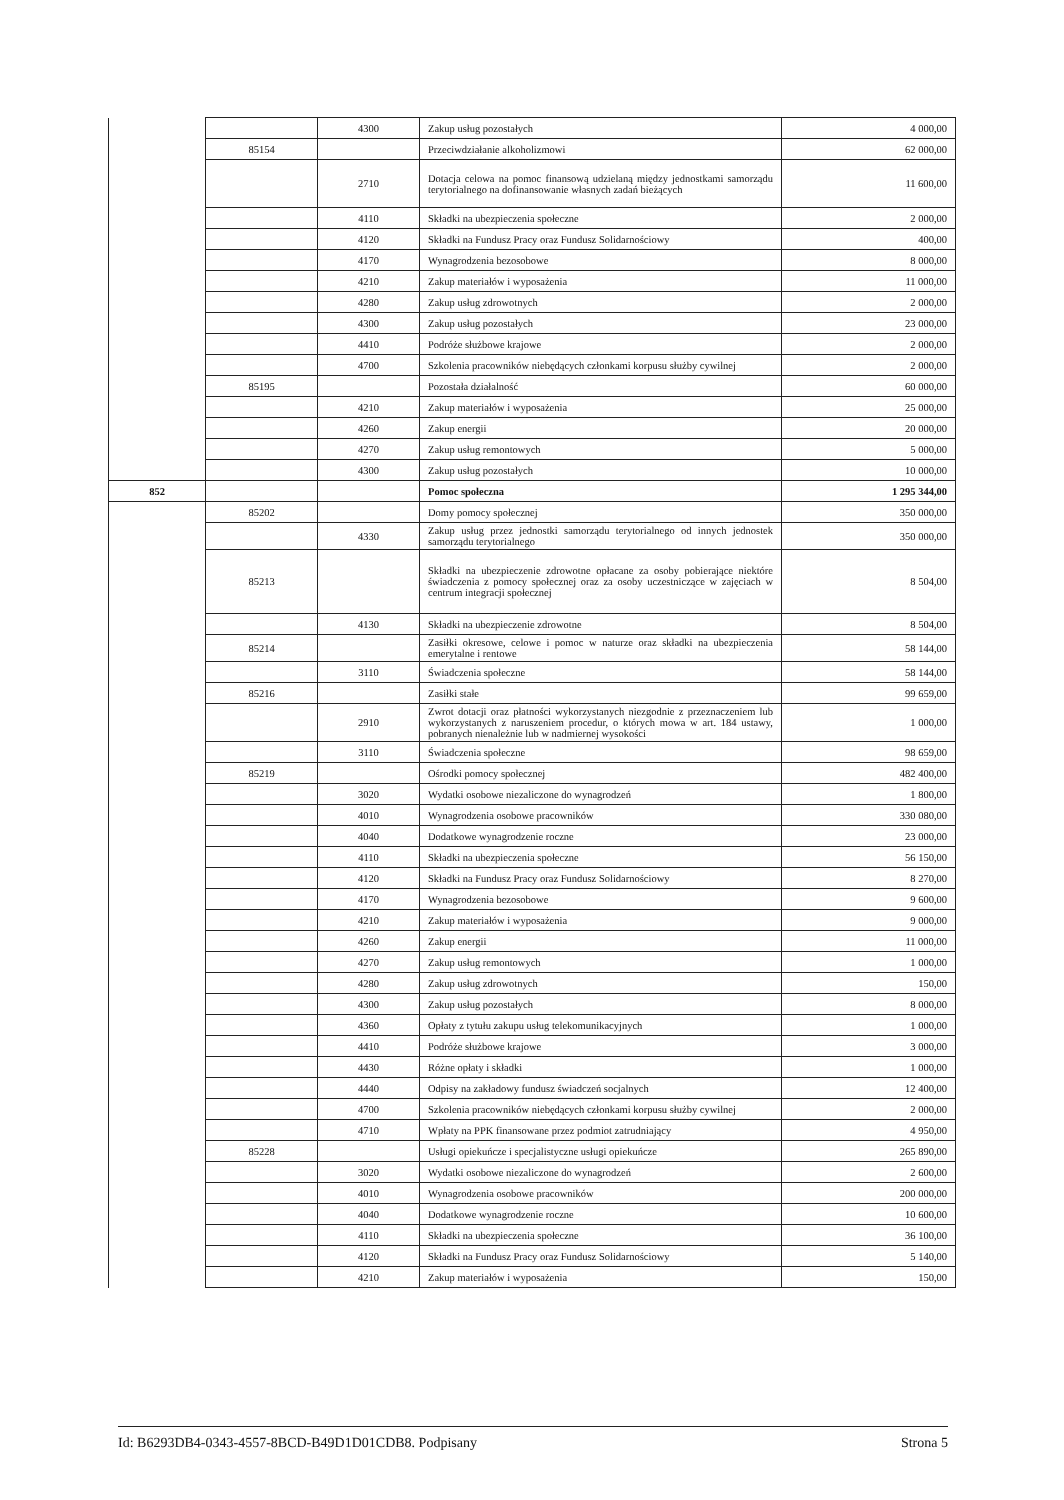| | | 4300 | Zakup usług pozostałych | 4 000,00 |
| | 85154 | | Przeciwdziałanie alkoholizmowi | 62 000,00 |
| | | 2710 | Dotacja celowa na pomoc finansową udzielaną między jednostkami samorządu terytorialnego na dofinansowanie własnych zadań bieżących | 11 600,00 |
| | | 4110 | Składki na ubezpieczenia społeczne | 2 000,00 |
| | | 4120 | Składki na Fundusz Pracy oraz Fundusz Solidarnościowy | 400,00 |
| | | 4170 | Wynagrodzenia bezosobowe | 8 000,00 |
| | | 4210 | Zakup materiałów i wyposażenia | 11 000,00 |
| | | 4280 | Zakup usług zdrowotnych | 2 000,00 |
| | | 4300 | Zakup usług pozostałych | 23 000,00 |
| | | 4410 | Podróże służbowe krajowe | 2 000,00 |
| | | 4700 | Szkolenia pracowników niebędących członkami korpusu służby cywilnej | 2 000,00 |
| | 85195 | | Pozostała działalność | 60 000,00 |
| | | 4210 | Zakup materiałów i wyposażenia | 25 000,00 |
| | | 4260 | Zakup energii | 20 000,00 |
| | | 4270 | Zakup usług remontowych | 5 000,00 |
| | | 4300 | Zakup usług pozostałych | 10 000,00 |
| 852 | | | Pomoc społeczna | 1 295 344,00 |
| | 85202 | | Domy pomocy społecznej | 350 000,00 |
| | | 4330 | Zakup usług przez jednostki samorządu terytorialnego od innych jednostek samorządu terytorialnego | 350 000,00 |
| | 85213 | | Składki na ubezpieczenie zdrowotne opłacane za osoby pobierające niektóre świadczenia z pomocy społecznej oraz za osoby uczestniczące w zajęciach w centrum integracji społecznej | 8 504,00 |
| | | 4130 | Składki na ubezpieczenie zdrowotne | 8 504,00 |
| | 85214 | | Zasiłki okresowe, celowe i pomoc w naturze oraz składki na ubezpieczenia emerytalne i rentowe | 58 144,00 |
| | | 3110 | Świadczenia społeczne | 58 144,00 |
| | 85216 | | Zasiłki stałe | 99 659,00 |
| | | 2910 | Zwrot dotacji oraz płatności wykorzystanych niezgodnie z przeznaczeniem lub wykorzystanych z naruszeniem procedur, o których mowa w art. 184 ustawy, pobranych nienależnie lub w nadmiernej wysokości | 1 000,00 |
| | | 3110 | Świadczenia społeczne | 98 659,00 |
| | 85219 | | Ośrodki pomocy społecznej | 482 400,00 |
| | | 3020 | Wydatki osobowe niezaliczone do wynagrodzeń | 1 800,00 |
| | | 4010 | Wynagrodzenia osobowe pracowników | 330 080,00 |
| | | 4040 | Dodatkowe wynagrodzenie roczne | 23 000,00 |
| | | 4110 | Składki na ubezpieczenia społeczne | 56 150,00 |
| | | 4120 | Składki na Fundusz Pracy oraz Fundusz Solidarnościowy | 8 270,00 |
| | | 4170 | Wynagrodzenia bezosobowe | 9 600,00 |
| | | 4210 | Zakup materiałów i wyposażenia | 9 000,00 |
| | | 4260 | Zakup energii | 11 000,00 |
| | | 4270 | Zakup usług remontowych | 1 000,00 |
| | | 4280 | Zakup usług zdrowotnych | 150,00 |
| | | 4300 | Zakup usług pozostałych | 8 000,00 |
| | | 4360 | Opłaty z tytułu zakupu usług telekomunikacyjnych | 1 000,00 |
| | | 4410 | Podróże służbowe krajowe | 3 000,00 |
| | | 4430 | Różne opłaty i składki | 1 000,00 |
| | | 4440 | Odpisy na zakładowy fundusz świadczeń socjalnych | 12 400,00 |
| | | 4700 | Szkolenia pracowników niebędących członkami korpusu służby cywilnej | 2 000,00 |
| | | 4710 | Wpłaty na PPK finansowane przez podmiot zatrudniający | 4 950,00 |
| | 85228 | | Usługi opiekuńcze i specjalistyczne usługi opiekuńcze | 265 890,00 |
| | | 3020 | Wydatki osobowe niezaliczone do wynagrodzeń | 2 600,00 |
| | | 4010 | Wynagrodzenia osobowe pracowników | 200 000,00 |
| | | 4040 | Dodatkowe wynagrodzenie roczne | 10 600,00 |
| | | 4110 | Składki na ubezpieczenia społeczne | 36 100,00 |
| | | 4120 | Składki na Fundusz Pracy oraz Fundusz Solidarnościowy | 5 140,00 |
| | | 4210 | Zakup materiałów i wyposażenia | 150,00 |
Id: B6293DB4-0343-4557-8BCD-B49D1D01CDB8. Podpisany Strona 5